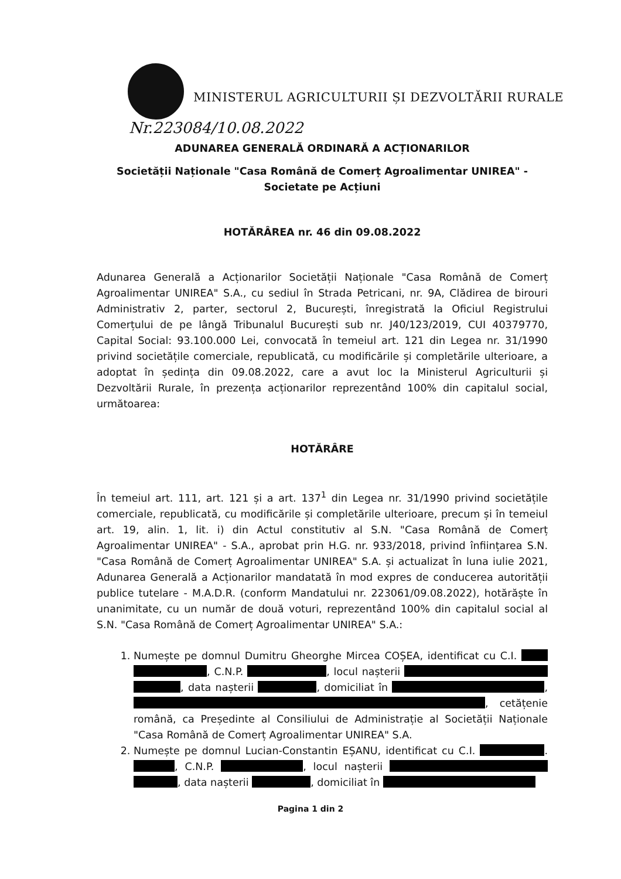MINISTERUL AGRICULTURII ȘI DEZVOLTĂRII RURALE
Nr.223084/10.08.2022
ADUNAREA GENERALĂ ORDINARĂ A ACȚIONARILOR
Societății Naționale "Casa Română de Comerț Agroalimentar UNIREA" -
Societate pe Acțiuni
HOTĂRÂREA nr. 46 din 09.08.2022
Adunarea Generală a Acționarilor Societății Naționale "Casa Română de Comerț Agroalimentar UNIREA" S.A., cu sediul în Strada Petricani, nr. 9A, Clădirea de birouri Administrativ 2, parter, sectorul 2, București, înregistrată la Oficiul Registrului Comerțului de pe lângă Tribunalul București sub nr. J40/123/2019, CUI 40379770, Capital Social: 93.100.000 Lei, convocată în temeiul art. 121 din Legea nr. 31/1990 privind societățile comerciale, republicată, cu modificările și completările ulterioare, a adoptat în ședința din 09.08.2022, care a avut loc la Ministerul Agriculturii și Dezvoltării Rurale, în prezența acționarilor reprezentând 100% din capitalul social, următoarea:
HOTĂRÂRE
În temeiul art. 111, art. 121 și a art. 137<sup>1</sup> din Legea nr. 31/1990 privind societățile comerciale, republicată, cu modificările și completările ulterioare, precum și în temeiul art. 19, alin. 1, lit. i) din Actul constitutiv al S.N. "Casa Română de Comerț Agroalimentar UNIREA" - S.A., aprobat prin H.G. nr. 933/2018, privind înființarea S.N. "Casa Română de Comerț Agroalimentar UNIREA" S.A. și actualizat în luna iulie 2021, Adunarea Generală a Acționarilor mandatată în mod expres de conducerea autorității publice tutelare - M.A.D.R. (conform Mandatului nr. 223061/09.08.2022), hotărăște în unanimitate, cu un număr de două voturi, reprezentând 100% din capitalul social al S.N. "Casa Română de Comerț Agroalimentar UNIREA" S.A.:
1. Numește pe domnul Dumitru Gheorghe Mircea COȘEA, identificat cu C.I. , C.N.P. , locul nașterii , data nașterii , domiciliat în , , cetățenie română, ca Președinte al Consiliului de Administrație al Societății Naționale "Casa Română de Comerț Agroalimentar UNIREA" S.A.
2. Numește pe domnul Lucian-Constantin EȘANU, identificat cu C.I. . , C.N.P. , locul nașterii , data nașterii , domiciliat în
Pagina 1 din 2